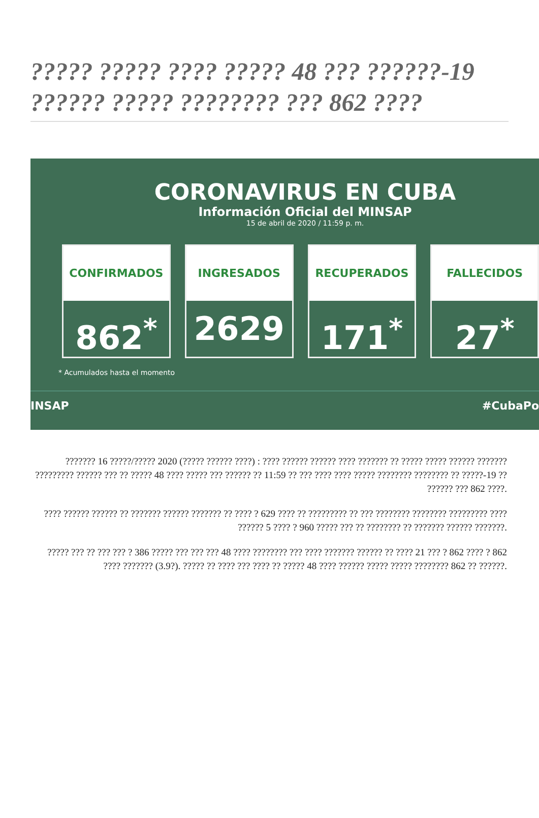????? ????? ???? ????? 48 ??? ??????-19 ?????? ????? ???????? ??? 862 ????
CORONAVIRUS EN CUBA
Información Oficial del MINSAP
15 de abril de 2020 / 11:59 p. m.
CONFIRMADOS
862<sup>*</sup>
INGRESADOS
2629
RECUPERADOS
171<sup>*</sup>
FALLECIDOS
27<sup>*</sup>
* Acumulados hasta el momento
INSAP #CubaPo
??????? 16 ?????/????? 2020 (????? ?????? ????) : ???? ?????? ?????? ???? ??????? ?? ????? ????? ?????? ??????? ????????? ?????? ??? ?? ????? 48 ???? ????? ??? ?????? ?? 11:59 ?? ??? ???? ???? ????? ???????? ???????? ?? ?????-19 ?? ?????? ??? 862 ????.
???? ?????? ?????? ?? ??????? ?????? ??????? ?? ???? ? 629 ???? ?? ????????? ?? ??? ???????? ???????? ????????? ???? ?????? 5 ???? ? 960 ????? ??? ?? ???????? ?? ??????? ?????? ???????.
????? ??? ?? ??? ??? ? 386 ????? ??? ??? ??? 48 ???? ???????? ??? ???? ??????? ?????? ?? ???? 21 ??? ? 862 ???? ? 862 ???? ??????? (3.9?). ????? ?? ???? ??? ???? ?? ????? 48 ???? ?????? ????? ????? ???????? 862 ?? ??????.